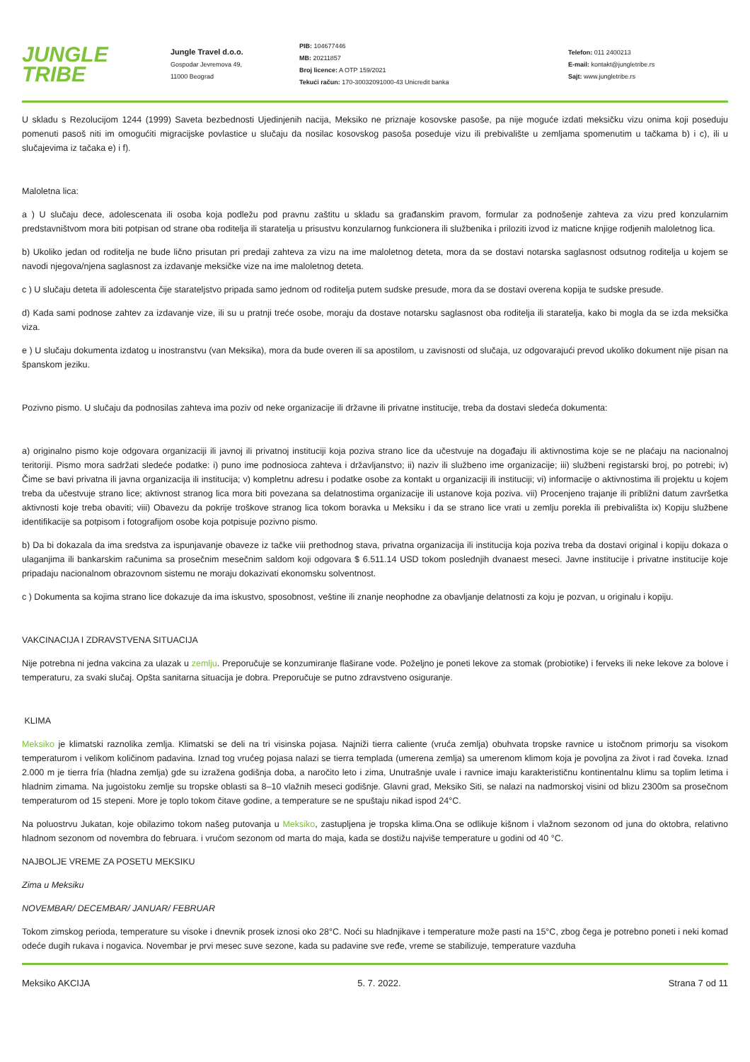JUNGLE
TRIBE
Jungle Travel d.o.o.
Gospodar Jevremova 49,
11000 Beograd
PIB: 104677446
MB: 20211857
Broj licence: A OTP 159/2021
Tekući račun: 170-30032091000-43 Unicredit banka
Telefon: 011 2400213
E-mail: kontakt@jungletribe.rs
Sajt: www.jungletribe.rs
U skladu s Rezolucijom 1244 (1999) Saveta bezbednosti Ujedinjenih nacija, Meksiko ne priznaje kosovske pasoše, pa nije moguće izdati meksičku vizu onima koji poseduju pomenuti pasoš niti im omogućiti migracijske povlastice u slučaju da nosilac kosovskog pasoša poseduje vizu ili prebivalište u zemljama spomenutim u tačkama b) i c), ili u slučajevima iz tačaka e) i f).
Maloletna lica:
a ) U slučaju dece, adolescenata ili osoba koja podležu pod pravnu zaštitu u skladu sa građanskim pravom, formular za podnošenje zahteva za vizu pred konzularnim predstavništvom mora biti potpisan od strane oba roditelja ili staratelja u prisustvu konzularnog funkcionera ili službenika i priloziti izvod iz maticne knjige rodjenih maloletnog lica.
b) Ukoliko jedan od roditelja ne bude lično prisutan pri predaji zahteva za vizu na ime maloletnog deteta, mora da se dostavi notarska saglasnost odsutnog roditelja u kojem se navodi njegova/njena saglasnost za izdavanje meksičke vize na ime maloletnog deteta.
c ) U slučaju deteta ili adolescenta čije starateljstvo pripada samo jednom od roditelja putem sudske presude, mora da se dostavi overena kopija te sudske presude.
d) Kada sami podnose zahtev za izdavanje vize, ili su u pratnji treće osobe, moraju da dostave notarsku saglasnost oba roditelja ili staratelja, kako bi mogla da se izda meksička viza.
e ) U slučaju dokumenta izdatog u inostranstvu (van Meksika), mora da bude overen ili sa apostilom, u zavisnosti od slučaja, uz odgovarajući prevod ukoliko dokument nije pisan na španskom jeziku.
Pozivno pismo. U slučaju da podnosilas zahteva ima poziv od neke organizacije ili državne ili privatne institucije, treba da dostavi sledeća dokumenta:
a) originalno pismo koje odgovara organizaciji ili javnoj ili privatnoj instituciji koja poziva strano lice da učestvuje na događaju ili aktivnostima koje se ne plaćaju na nacionalnoj teritoriji. Pismo mora sadržati sledeće podatke: i) puno ime podnosioca zahteva i državljanstvo; ii) naziv ili službeno ime organizacije; iii) službeni registarski broj, po potrebi; iv) Čime se bavi privatna ili javna organizacija ili institucija; v) kompletnu adresu i podatke osobe za kontakt u organizaciji ili instituciji; vi) informacije o aktivnostima ili projektu u kojem treba da učestvuje strano lice; aktivnost stranog lica mora biti povezana sa delatnostima organizacije ili ustanove koja poziva. vii) Procenjeno trajanje ili približni datum završetka aktivnosti koje treba obaviti; viii) Obavezu da pokrije troškove stranog lica tokom boravka u Meksiku i da se strano lice vrati u zemlju porekla ili prebivališta ix) Kopiju službene identifikacije sa potpisom i fotografijom osobe koja potpisuje pozivno pismo.
b) Da bi dokazala da ima sredstva za ispunjavanje obaveze iz tačke viii prethodnog stava, privatna organizacija ili institucija koja poziva treba da dostavi original i kopiju dokaza o ulaganjima ili bankarskim računima sa prosečnim mesečnim saldom koji odgovara $ 6.511.14 USD tokom poslednjih dvanaest meseci. Javne institucije i privatne institucije koje pripadaju nacionalnom obrazovnom sistemu ne moraju dokazivati ekonomsku solventnost.
c ) Dokumenta sa kojima strano lice dokazuje da ima iskustvo, sposobnost, veštine ili znanje neophodne za obavljanje delatnosti za koju je pozvan, u originalu i kopiju.
VAKCINACIJA I ZDRAVSTVENA SITUACIJA
Nije potrebna ni jedna vakcina za ulazak u zemlju. Preporučuje se konzumiranje flaširane vode. Poželjno je poneti lekove za stomak (probiotike) i ferveks ili neke lekove za bolove i temperaturu, za svaki slučaj. Opšta sanitarna situacija je dobra. Preporučuje se putno zdravstveno osiguranje.
KLIMA
Meksiko je klimatski raznolika zemlja. Klimatski se deli na tri visinska pojasa. Najniži tierra caliente (vruća zemlja) obuhvata tropske ravnice u istočnom primorju sa visokom temperaturom i velikom količinom padavina. Iznad tog vrućeg pojasa nalazi se tierra templada (umerena zemlja) sa umerenom klimom koja je povoljna za život i rad čoveka. Iznad 2.000 m je tierra fría (hladna zemlja) gde su izražena godišnja doba, a naročito leto i zima, Unutrašnje uvale i ravnice imaju karakterističnu kontinentalnu klimu sa toplim letima i hladnim zimama. Na jugoistoku zemlje su tropske oblasti sa 8–10 vlažnih meseci godišnje. Glavni grad, Meksiko Siti, se nalazi na nadmorskoj visini od blizu 2300m sa prosečnom temperaturom od 15 stepeni. More je toplo tokom čitave godine, a temperature se ne spuštaju nikad ispod 24°C.
Na poluostrvu Jukatan, koje obilazimo tokom našeg putovanja u Meksiko, zastupljena je tropska klima.Ona se odlikuje kišnom i vlažnom sezonom od juna do oktobra, relativno hladnom sezonom od novembra do februara. i vrućom sezonom od marta do maja, kada se dostižu najviše temperature u godini od 40 °C.
NAJBOLJE VREME ZA POSETU MEKSIKU
Zima u Meksiku
NOVEMBAR/ DECEMBAR/ JANUAR/ FEBRUAR
Tokom zimskog perioda, temperature su visoke i dnevnik prosek iznosi oko 28°C. Noći su hladnjikave i temperature može pasti na 15°C, zbog čega je potrebno poneti i neki komad odeće dugih rukava i nogavica. Novembar je prvi mesec suve sezone, kada su padavine sve ređe, vreme se stabilizuje, temperature vazduha
Meksiko AKCIJA 5. 7. 2022. Strana 7 od 11